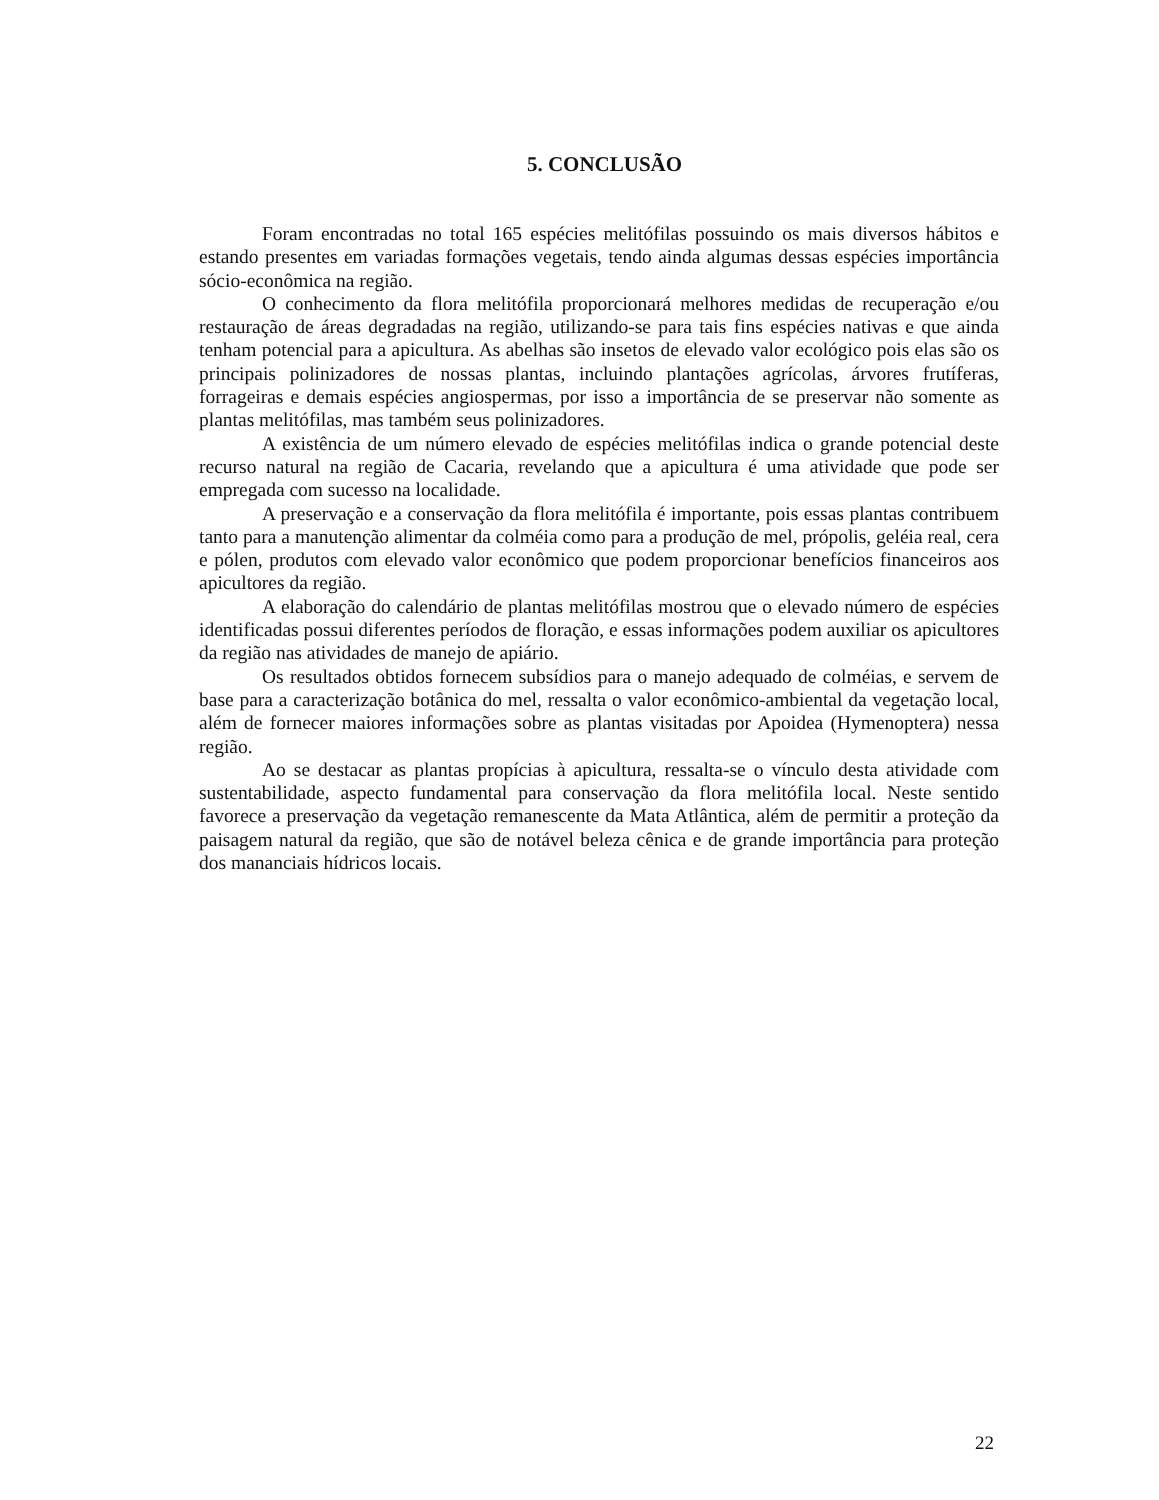5. CONCLUSÃO
Foram encontradas no total 165 espécies melitófilas possuindo os mais diversos hábitos e estando presentes em variadas formações vegetais, tendo ainda algumas dessas espécies importância sócio-econômica na região.
O conhecimento da flora melitófila proporcionará melhores medidas de recuperação e/ou restauração de áreas degradadas na região, utilizando-se para tais fins espécies nativas e que ainda tenham potencial para a apicultura. As abelhas são insetos de elevado valor ecológico pois elas são os principais polinizadores de nossas plantas, incluindo plantações agrícolas, árvores frutíferas, forrageiras e demais espécies angiospermas, por isso a importância de se preservar não somente as plantas melitófilas, mas também seus polinizadores.
A existência de um número elevado de espécies melitófilas indica o grande potencial deste recurso natural na região de Cacaria, revelando que a apicultura é uma atividade que pode ser empregada com sucesso na localidade.
A preservação e a conservação da flora melitófila é importante, pois essas plantas contribuem tanto para a manutenção alimentar da colméia como para a produção de mel, própolis, geléia real, cera e pólen, produtos com elevado valor econômico que podem proporcionar benefícios financeiros aos apicultores da região.
A elaboração do calendário de plantas melitófilas mostrou que o elevado número de espécies identificadas possui diferentes períodos de floração, e essas informações podem auxiliar os apicultores da região nas atividades de manejo de apiário.
Os resultados obtidos fornecem subsídios para o manejo adequado de colméias, e servem de base para a caracterização botânica do mel, ressalta o valor econômico-ambiental da vegetação local, além de fornecer maiores informações sobre as plantas visitadas por Apoidea (Hymenoptera) nessa região.
Ao se destacar as plantas propícias à apicultura, ressalta-se o vínculo desta atividade com sustentabilidade, aspecto fundamental para conservação da flora melitófila local. Neste sentido favorece a preservação da vegetação remanescente da Mata Atlântica, além de permitir a proteção da paisagem natural da região, que são de notável beleza cênica e de grande importância para proteção dos mananciais hídricos locais.
22